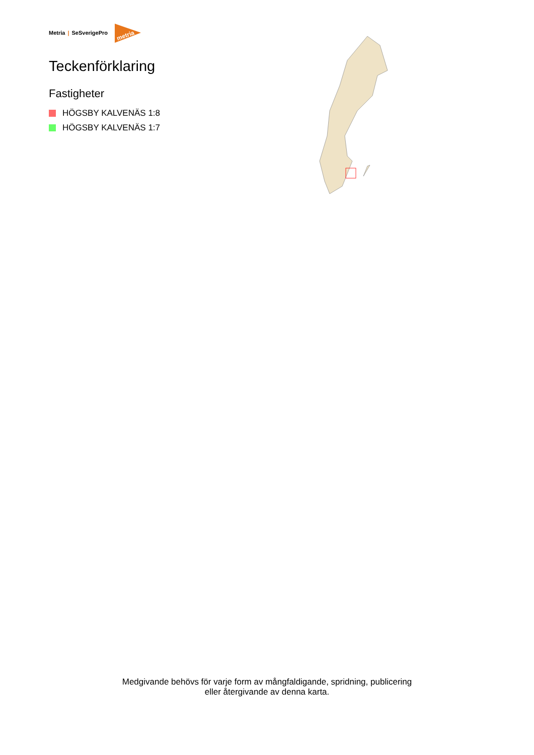Metria | SeSverigePro
metria
Teckenförklaring
Fastigheter
HÖGSBY KALVENÄS 1:8
HÖGSBY KALVENÄS 1:7
Medgivande behövs för varje form av mångfaldigande, spridning, publicering
eller återgivande av denna karta.